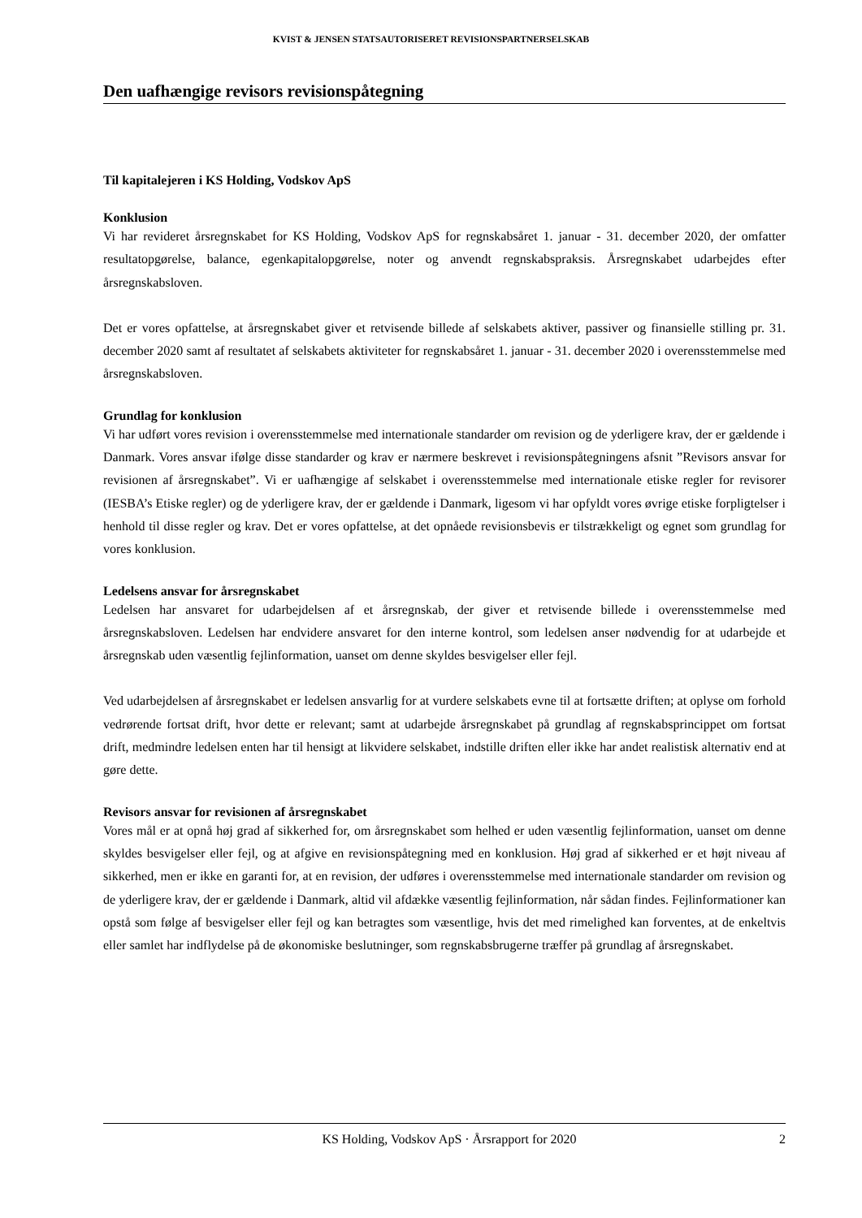KVIST & JENSEN STATSAUTORISERET REVISIONSPARTNERSELSKAB
Den uafhængige revisors revisionspåtegning
Til kapitalejeren i KS Holding, Vodskov ApS
Konklusion
Vi har revideret årsregnskabet for KS Holding, Vodskov ApS for regnskabsåret 1. januar - 31. december 2020, der omfatter resultatopgørelse, balance, egenkapitalopgørelse, noter og anvendt regnskabspraksis. Årsregnskabet udarbejdes efter årsregnskabsloven.
Det er vores opfattelse, at årsregnskabet giver et retvisende billede af selskabets aktiver, passiver og finansielle stilling pr. 31. december 2020 samt af resultatet af selskabets aktiviteter for regnskabsåret 1. januar - 31. december 2020 i overensstemmelse med årsregnskabsloven.
Grundlag for konklusion
Vi har udført vores revision i overensstemmelse med internationale standarder om revision og de yderligere krav, der er gældende i Danmark. Vores ansvar ifølge disse standarder og krav er nærmere beskrevet i revisionspåtegningens afsnit ”Revisors ansvar for revisionen af årsregnskabet”. Vi er uafhængige af selskabet i overensstemmelse med internationale etiske regler for revisorer (IESBA’s Etiske regler) og de yderligere krav, der er gældende i Danmark, ligesom vi har opfyldt vores øvrige etiske forpligtelser i henhold til disse regler og krav. Det er vores opfattelse, at det opnåede revisionsbevis er tilstrækkeligt og egnet som grundlag for vores konklusion.
Ledelsens ansvar for årsregnskabet
Ledelsen har ansvaret for udarbejdelsen af et årsregnskab, der giver et retvisende billede i overensstemmelse med årsregnskabsloven. Ledelsen har endvidere ansvaret for den interne kontrol, som ledelsen anser nødvendig for at udarbejde et årsregnskab uden væsentlig fejlinformation, uanset om denne skyldes besvigelser eller fejl.
Ved udarbejdelsen af årsregnskabet er ledelsen ansvarlig for at vurdere selskabets evne til at fortsætte driften; at oplyse om forhold vedrørende fortsat drift, hvor dette er relevant; samt at udarbejde årsregnskabet på grundlag af regnskabsprincippet om fortsat drift, medmindre ledelsen enten har til hensigt at likvidere selskabet, indstille driften eller ikke har andet realistisk alternativ end at gøre dette.
Revisors ansvar for revisionen af årsregnskabet
Vores mål er at opnå høj grad af sikkerhed for, om årsregnskabet som helhed er uden væsentlig fejlinformation, uanset om denne skyldes besvigelser eller fejl, og at afgive en revisionspåtegning med en konklusion. Høj grad af sikkerhed er et højt niveau af sikkerhed, men er ikke en garanti for, at en revision, der udføres i overensstemmelse med internationale standarder om revision og de yderligere krav, der er gældende i Danmark, altid vil afdække væsentlig fejlinformation, når sådan findes. Fejlinformationer kan opstå som følge af besvigelser eller fejl og kan betragtes som væsentlige, hvis det med rimelighed kan forventes, at de enkeltvis eller samlet har indflydelse på de økonomiske beslutninger, som regnskabsbrugerne træffer på grundlag af årsregnskabet.
KS Holding, Vodskov ApS · Årsrapport for 2020 2